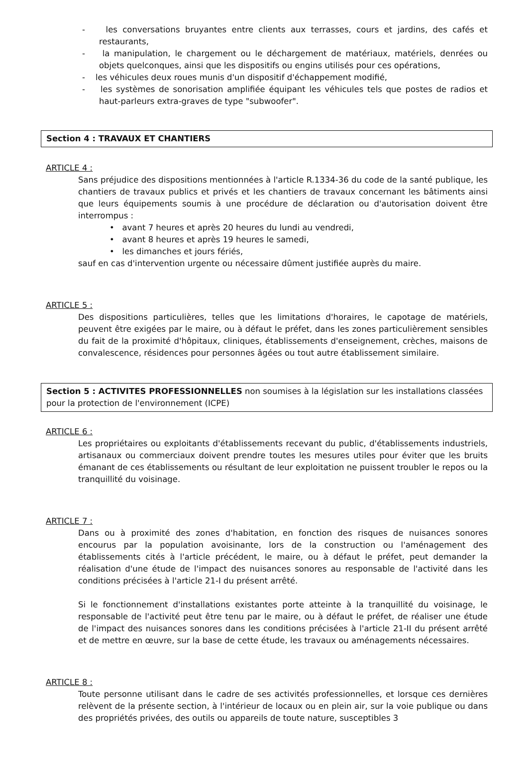- les conversations bruyantes entre clients aux terrasses, cours et jardins, des cafés et restaurants,
- la manipulation, le chargement ou le déchargement de matériaux, matériels, denrées ou objets quelconques, ainsi que les dispositifs ou engins utilisés pour ces opérations,
- les véhicules deux roues munis d'un dispositif d'échappement modifié,
- les systèmes de sonorisation amplifiée équipant les véhicules tels que postes de radios et haut-parleurs extra-graves de type "subwoofer".
Section 4 : TRAVAUX ET CHANTIERS
ARTICLE 4 :
Sans préjudice des dispositions mentionnées à l'article R.1334-36 du code de la santé publique, les chantiers de travaux publics et privés et les chantiers de travaux concernant les bâtiments ainsi que leurs équipements soumis à une procédure de déclaration ou d'autorisation doivent être interrompus :
• avant 7 heures et après 20 heures du lundi au vendredi,
• avant 8 heures et après 19 heures le samedi,
• les dimanches et jours fériés,
sauf en cas d'intervention urgente ou nécessaire dûment justifiée auprès du maire.
ARTICLE 5 :
Des dispositions particulières, telles que les limitations d'horaires, le capotage de matériels, peuvent être exigées par le maire, ou à défaut le préfet, dans les zones particulièrement sensibles du fait de la proximité d'hôpitaux, cliniques, établissements d'enseignement, crèches, maisons de convalescence, résidences pour personnes âgées ou tout autre établissement similaire.
Section 5 : ACTIVITES PROFESSIONNELLES non soumises à la législation sur les installations classées pour la protection de l'environnement (ICPE)
ARTICLE 6 :
Les propriétaires ou exploitants d'établissements recevant du public, d'établissements industriels, artisanaux ou commerciaux doivent prendre toutes les mesures utiles pour éviter que les bruits émanant de ces établissements ou résultant de leur exploitation ne puissent troubler le repos ou la tranquillité du voisinage.
ARTICLE 7 :
Dans ou à proximité des zones d'habitation, en fonction des risques de nuisances sonores encourus par la population avoisinante, lors de la construction ou l'aménagement des établissements cités à l'article précédent, le maire, ou à défaut le préfet, peut demander la réalisation d'une étude de l'impact des nuisances sonores au responsable de l'activité dans les conditions précisées à l'article 21-I du présent arrêté.
Si le fonctionnement d'installations existantes porte atteinte à la tranquillité du voisinage, le responsable de l'activité peut être tenu par le maire, ou à défaut le préfet, de réaliser une étude de l'impact des nuisances sonores dans les conditions précisées à l'article 21-II du présent arrêté et de mettre en œuvre, sur la base de cette étude, les travaux ou aménagements nécessaires.
ARTICLE 8 :
Toute personne utilisant dans le cadre de ses activités professionnelles, et lorsque ces dernières relèvent de la présente section, à l'intérieur de locaux ou en plein air, sur la voie publique ou dans des propriétés privées, des outils ou appareils de toute nature, susceptibles 3